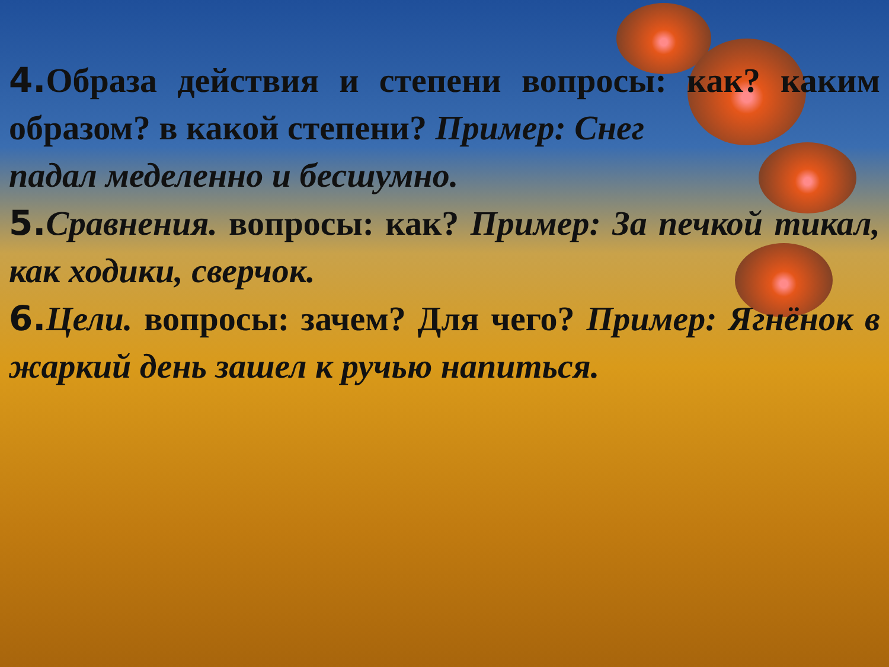4. Образа действия и степени вопросы: как? каким образом? в какой степени? Пример: Снег
падал меделенно и бесшумно.
5. Сравнения. вопросы: как? Пример: За печкой тикал, как ходики, сверчок.
6. Цели. вопросы: зачем? Для чего? Пример: Ягнёнок в жаркий день зашел к ручью напиться.